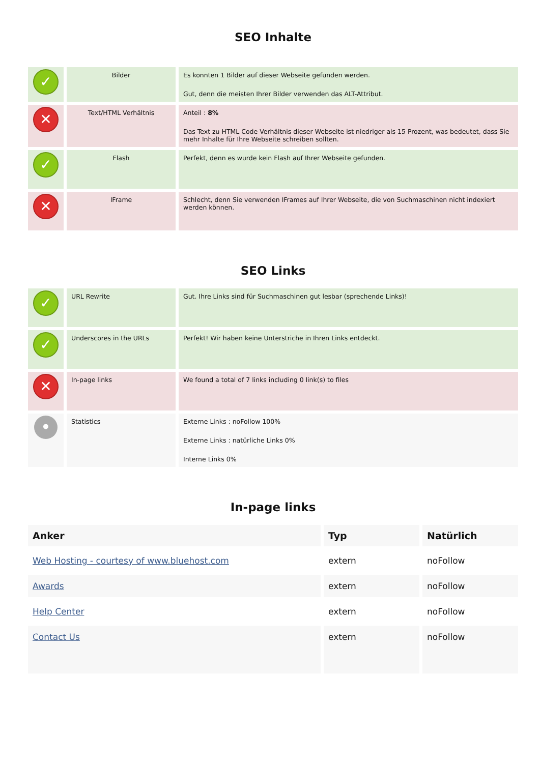SEO Inhalte
| ✓ | Bilder | Es konnten 1 Bilder auf dieser Webseite gefunden werden. Gut, denn die meisten Ihrer Bilder verwenden das ALT-Attribut. |
| ✕ | Text/HTML Verhältnis | Anteil : 8% Das Text zu HTML Code Verhältnis dieser Webseite ist niedriger als 15 Prozent, was bedeutet, dass Sie mehr Inhalte für Ihre Webseite schreiben sollten. |
| ✓ | Flash | Perfekt, denn es wurde kein Flash auf Ihrer Webseite gefunden. |
| ✕ | IFrame | Schlecht, denn Sie verwenden IFrames auf Ihrer Webseite, die von Suchmaschinen nicht indexiert werden können. |
SEO Links
| ✓ | URL Rewrite | Gut. Ihre Links sind für Suchmaschinen gut lesbar (sprechende Links)! |
| ✓ | Underscores in the URLs | Perfekt! Wir haben keine Unterstriche in Ihren Links entdeckt. |
| ✕ | In-page links | We found a total of 7 links including 0 link(s) to files |
| • | Statistics | Externe Links : noFollow 100% Externe Links : natürliche Links 0% Interne Links 0% |
In-page links
| Anker | Typ | Natürlich |
| --- | --- | --- |
| Web Hosting - courtesy of www.bluehost.com | extern | noFollow |
| Awards | extern | noFollow |
| Help Center | extern | noFollow |
| Contact Us | extern | noFollow |